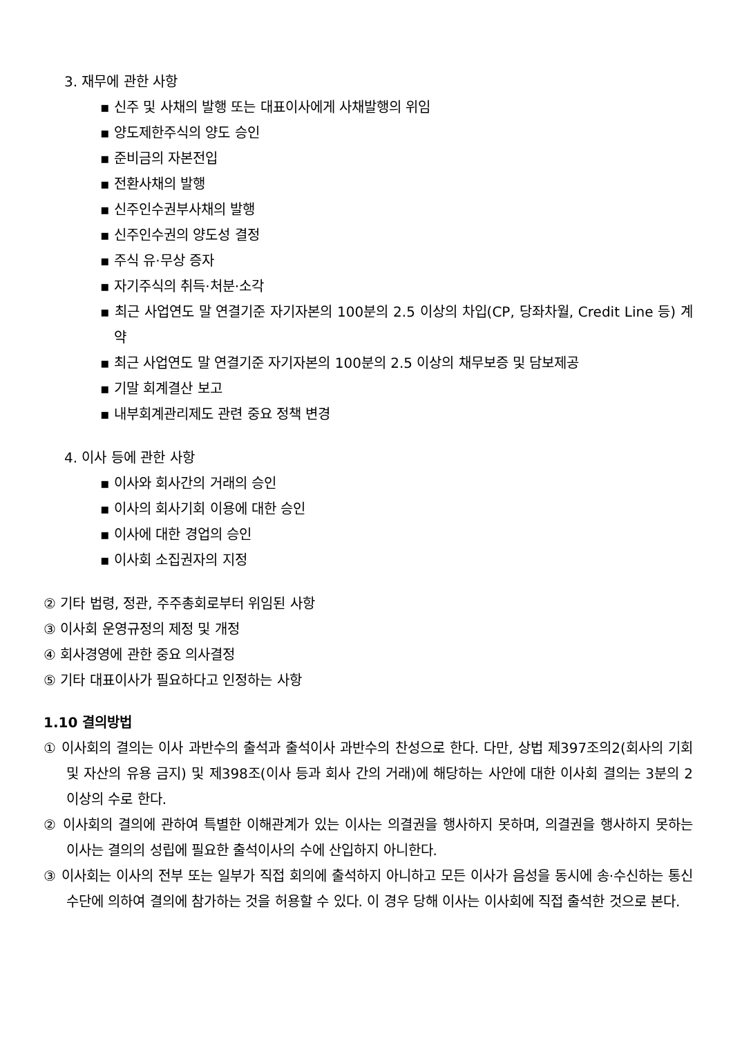3. 재무에 관한 사항
▪ 신주 및 사채의 발행 또는 대표이사에게 사채발행의 위임
▪ 양도제한주식의 양도 승인
▪ 준비금의 자본전입
▪ 전환사채의 발행
▪ 신주인수권부사채의 발행
▪ 신주인수권의 양도성 결정
▪ 주식 유·무상 증자
▪ 자기주식의 취득·처분·소각
▪ 최근 사업연도 말 연결기준 자기자본의 100분의 2.5 이상의 차입(CP, 당좌차월, Credit Line 등) 계약
▪ 최근 사업연도 말 연결기준 자기자본의 100분의 2.5 이상의 채무보증 및 담보제공
▪ 기말 회계결산 보고
▪ 내부회계관리제도 관련 중요 정책 변경
4. 이사 등에 관한 사항
▪ 이사와 회사간의 거래의 승인
▪ 이사의 회사기회 이용에 대한 승인
▪ 이사에 대한 경업의 승인
▪ 이사회 소집권자의 지정
② 기타 법령, 정관, 주주총회로부터 위임된 사항
③ 이사회 운영규정의 제정 및 개정
④ 회사경영에 관한 중요 의사결정
⑤ 기타 대표이사가 필요하다고 인정하는 사항
1.10 결의방법
① 이사회의 결의는 이사 과반수의 출석과 출석이사 과반수의 찬성으로 한다. 다만, 상법 제397조의2(회사의 기회 및 자산의 유용 금지) 및 제398조(이사 등과 회사 간의 거래)에 해당하는 사안에 대한 이사회 결의는 3분의 2 이상의 수로 한다.
② 이사회의 결의에 관하여 특별한 이해관계가 있는 이사는 의결권을 행사하지 못하며, 의결권을 행사하지 못하는 이사는 결의의 성립에 필요한 출석이사의 수에 산입하지 아니한다.
③ 이사회는 이사의 전부 또는 일부가 직접 회의에 출석하지 아니하고 모든 이사가 음성을 동시에 송·수신하는 통신수단에 의하여 결의에 참가하는 것을 허용할 수 있다. 이 경우 당해 이사는 이사회에 직접 출석한 것으로 본다.